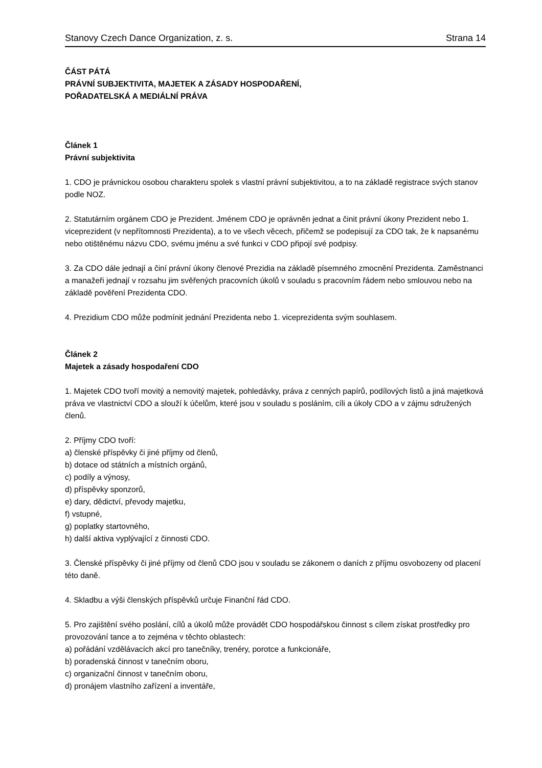Stanovy Czech Dance Organization, z. s. Strana 14
ČÁST PÁTÁ
PRÁVNÍ SUBJEKTIVITA, MAJETEK A ZÁSADY HOSPODAŘENÍ,
POŘADATELSKÁ A MEDIÁLNÍ PRÁVA
Článek 1
Právní subjektivita
1. CDO je právnickou osobou charakteru spolek s vlastní právní subjektivitou, a to na základě registrace svých stanov podle NOZ.
2. Statutárním orgánem CDO je Prezident. Jménem CDO je oprávněn jednat a činit právní úkony Prezident nebo 1. viceprezident (v nepřítomnosti Prezidenta), a to ve všech věcech, přičemž se podepisují za CDO tak, že k napsanému nebo otištěnému názvu CDO, svému jménu a své funkci v CDO připojí své podpisy.
3. Za CDO dále jednají a činí právní úkony členové Prezidia na základě písemného zmocnění Prezidenta. Zaměstnanci a manažeři jednají v rozsahu jim svěřených pracovních úkolů v souladu s pracovním řádem nebo smlouvou nebo na základě pověření Prezidenta CDO.
4. Prezidium CDO může podmínit jednání Prezidenta nebo 1. viceprezidenta svým souhlasem.
Článek 2
Majetek a zásady hospodaření CDO
1. Majetek CDO tvoří movitý a nemovitý majetek, pohledávky, práva z cenných papírů, podílových listů a jiná majetková práva ve vlastnictví CDO a slouží k účelům, které jsou v souladu s posláním, cíli a úkoly CDO a v zájmu sdružených členů.
2. Příjmy CDO tvoří:
a) členské příspěvky či jiné příjmy od členů,
b) dotace od státních a místních orgánů,
c) podíly a výnosy,
d) příspěvky sponzorů,
e) dary, dědictví, převody majetku,
f) vstupné,
g) poplatky startovného,
h) další aktiva vyplývající z činnosti CDO.
3. Členské příspěvky či jiné příjmy od členů CDO jsou v souladu se zákonem o daních z příjmu osvobozeny od placení této daně.
4. Skladbu a výši členských příspěvků určuje Finanční řád CDO.
5. Pro zajištění svého poslání, cílů a úkolů může provádět CDO hospodářskou činnost s cílem získat prostředky pro provozování tance a to zejména v těchto oblastech:
a) pořádání vzdělávacích akcí pro tanečníky, trenéry, porotce a funkcionáře,
b) poradenská činnost v tanečním oboru,
c) organizační činnost v tanečním oboru,
d) pronájem vlastního zařízení a inventáře,